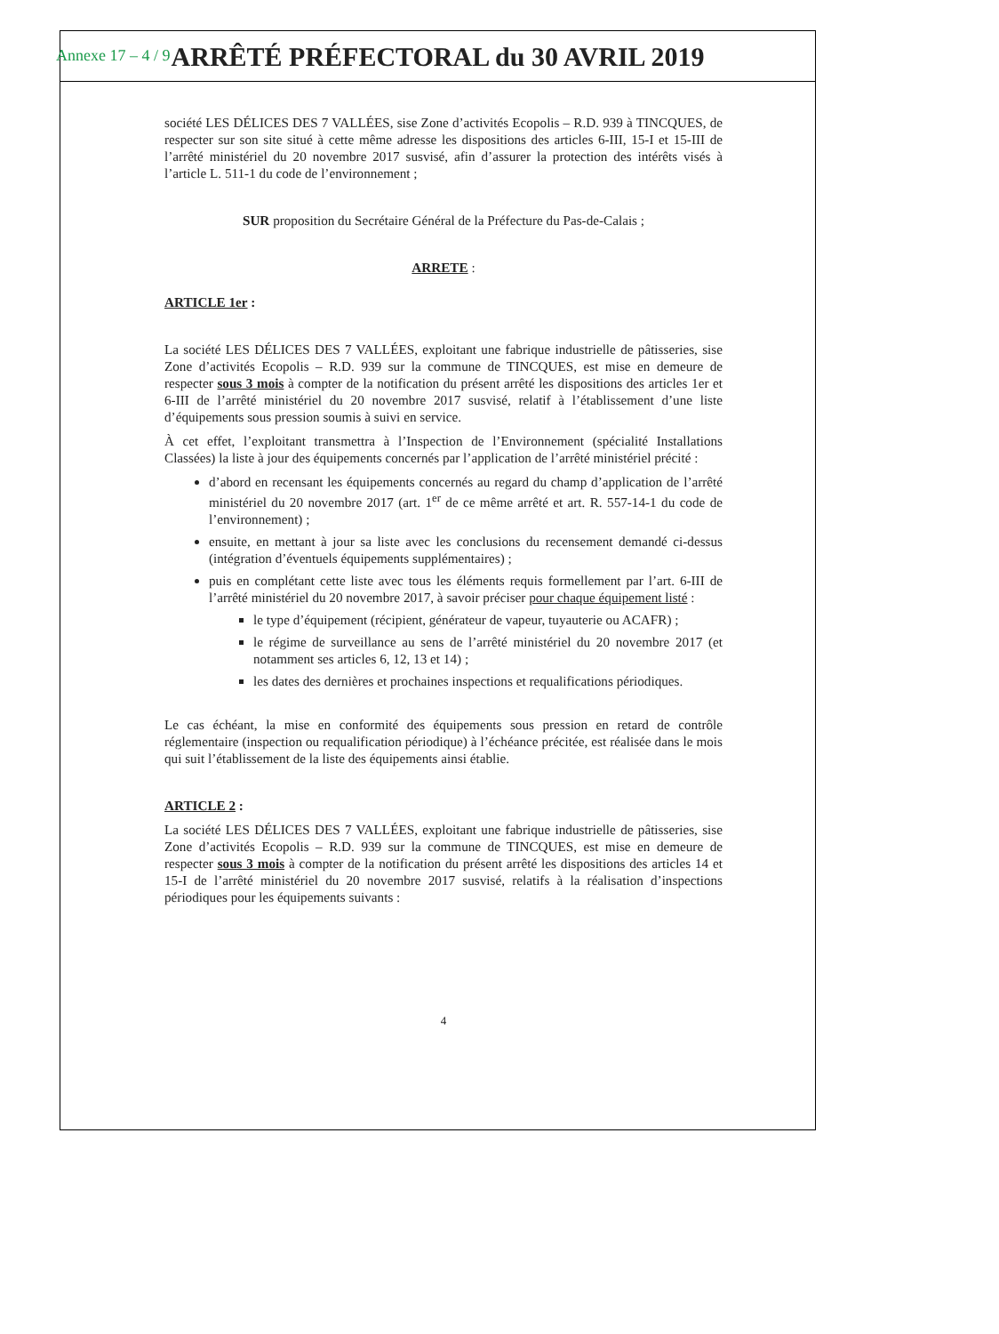Annexe 17 – 4 / 9
ARRÊTÉ PRÉFECTORAL du 30 AVRIL 2019
société LES DÉLICES DES 7 VALLÉES, sise Zone d’activités Ecopolis – R.D. 939 à TINCQUES, de respecter sur son site situé à cette même adresse les dispositions des articles 6-III, 15-I et 15-III de l’arrêté ministériel du 20 novembre 2017 susvisé, afin d’assurer la protection des intérêts visés à l’article L. 511-1 du code de l’environnement ;
SUR proposition du Secrétaire Général de la Préfecture du Pas-de-Calais ;
ARRETE :
ARTICLE 1er :
La société LES DÉLICES DES 7 VALLÉES, exploitant une fabrique industrielle de pâtisseries, sise Zone d’activités Ecopolis – R.D. 939 sur la commune de TINCQUES, est mise en demeure de respecter sous 3 mois à compter de la notification du présent arrêté les dispositions des articles 1er et 6-III de l’arrêté ministériel du 20 novembre 2017 susvisé, relatif à l’établissement d’une liste d’équipements sous pression soumis à suivi en service.
À cet effet, l’exploitant transmettra à l’Inspection de l’Environnement (spécialité Installations Classées) la liste à jour des équipements concernés par l’application de l’arrêté ministériel précité :
d’abord en recensant les équipements concernés au regard du champ d’application de l’arrêté ministériel du 20 novembre 2017 (art. 1<sup>er</sup> de ce même arrêté et art. R. 557-14-1 du code de l’environnement) ;
ensuite, en mettant à jour sa liste avec les conclusions du recensement demandé ci-dessus (intégration d’éventuels équipements supplémentaires) ;
puis en complétant cette liste avec tous les éléments requis formellement par l’art. 6-III de l’arrêté ministériel du 20 novembre 2017, à savoir préciser pour chaque équipement listé :
le type d’équipement (récipient, générateur de vapeur, tuyauterie ou ACAFR) ;
le régime de surveillance au sens de l’arrêté ministériel du 20 novembre 2017 (et notamment ses articles 6, 12, 13 et 14) ;
les dates des dernières et prochaines inspections et requalifications périodiques.
Le cas échéant, la mise en conformité des équipements sous pression en retard de contrôle réglementaire (inspection ou requalification périodique) à l’échéance précitée, est réalisée dans le mois qui suit l’établissement de la liste des équipements ainsi établie.
ARTICLE 2 :
La société LES DÉLICES DES 7 VALLÉES, exploitant une fabrique industrielle de pâtisseries, sise Zone d’activités Ecopolis – R.D. 939 sur la commune de TINCQUES, est mise en demeure de respecter sous 3 mois à compter de la notification du présent arrêté les dispositions des articles 14 et 15-I de l’arrêté ministériel du 20 novembre 2017 susvisé, relatifs à la réalisation d’inspections périodiques pour les équipements suivants :
4